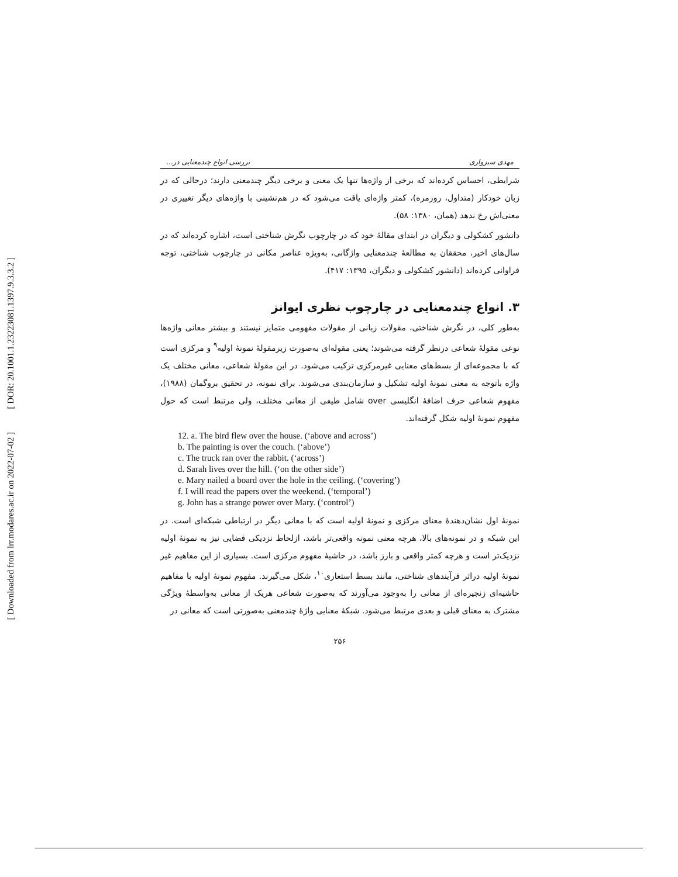[ DOR: 20.1001.1.23223081.1397.9.3.3.2 ]
[ Downloaded from lrr.modares.ac.ir on 2022-07-02 ]
مهدی سبزواری بررسی انواع چندمعنایی در...
شرایطی، احساس کرده‌اند که برخی از واژه‌ها تنها یک معنی و برخی دیگر چندمعنی دارند؛ درحالی که در زبان خودکار (متداول، روزمره)، کمتر واژه‌ای یافت می‌شود که در هم‌نشینی با واژه‌های دیگر تغییری در معنی‌اش رخ ندهد (همان، ۱۳۸۰: ۵۸).
دانشور کشکولی و دیگران در ابتدای مقالهٔ خود که در چارچوب نگرش شناختی است، اشاره کرده‌اند که در سال‌های اخیر، محققان به مطالعهٔ چندمعنایی واژگانی، به‌ویژه عناصر مکانی در چارچوب شناختی، توجه فراوانی کرده‌اند (دانشور کشکولی و دیگران، ۱۳۹۵: ۴۱۷).
۳. انواع چندمعنایی در چارچوب نظری ایوانز
به‌طور کلی، در نگرش شناختی، مقولات زبانی از مقولات مفهومی متمایز نیستند و بیشتر معانی واژه‌ها نوعی مقولهٔ شعاعی درنظر گرفته می‌شوند؛ یعنی مقوله‌ای به‌صورت زیرمقولهٔ نمونهٔ اولیه<sup>۹</sup> و مرکزی است که با مجموعه‌ای از بسط‌های معنایی غیرمرکزی ترکیب می‌شود. در این مقولهٔ شعاعی، معانی مختلف یک واژه باتوجه به معنی نمونهٔ اولیه تشکیل و سازمان‌بندی می‌شوند. برای نمونه، در تحقیق بروگمان (۱۹۸۸)، مفهوم شعاعی حرف اضافهٔ انگلیسی over شامل طیفی از معانی مختلف، ولی مرتبط است که حول مفهوم نمونهٔ اولیه شکل گرفته‌اند.
12. a. The bird flew over the house. (‘above and across’)
b. The painting is over the couch. (‘above’)
c. The truck ran over the rabbit. (‘across’)
d. Sarah lives over the hill. (‘on the other side’)
e. Mary nailed a board over the hole in the ceiling. (‘covering’)
f. I will read the papers over the weekend. (‘temporal’)
g. John has a strange power over Mary. (‘control’)
نمونهٔ اول نشان‌دهندهٔ معنای مرکزی و نمونهٔ اولیه است که با معانی دیگر در ارتباطی شبکه‌ای است. در این شبکه و در نمونه‌های بالا، هرچه معنی نمونه واقعی‌تر باشد، ازلحاظ نزدیکی فضایی نیز به نمونهٔ اولیه نزدیک‌تر است و هرچه کمتر واقعی و بارز باشد، در حاشیهٔ مفهوم مرکزی است. بسیاری از این مفاهیم غیر نمونهٔ اولیه دراثر فرآیندهای شناختی، مانند بسط استعاری<sup>۱۰</sup>، شکل می‌گیرند. مفهوم نمونهٔ اولیه با مفاهیم حاشیه‌ای زنجیره‌ای از معانی را به‌وجود می‌آورند که به‌صورت شعاعی هریک از معانی به‌واسطهٔ ویژگی مشترک به معنای قبلی و بعدی مرتبط می‌شود. شبکهٔ معنایی واژهٔ چندمعنی به‌صورتی است که معانی در
۲۵۶